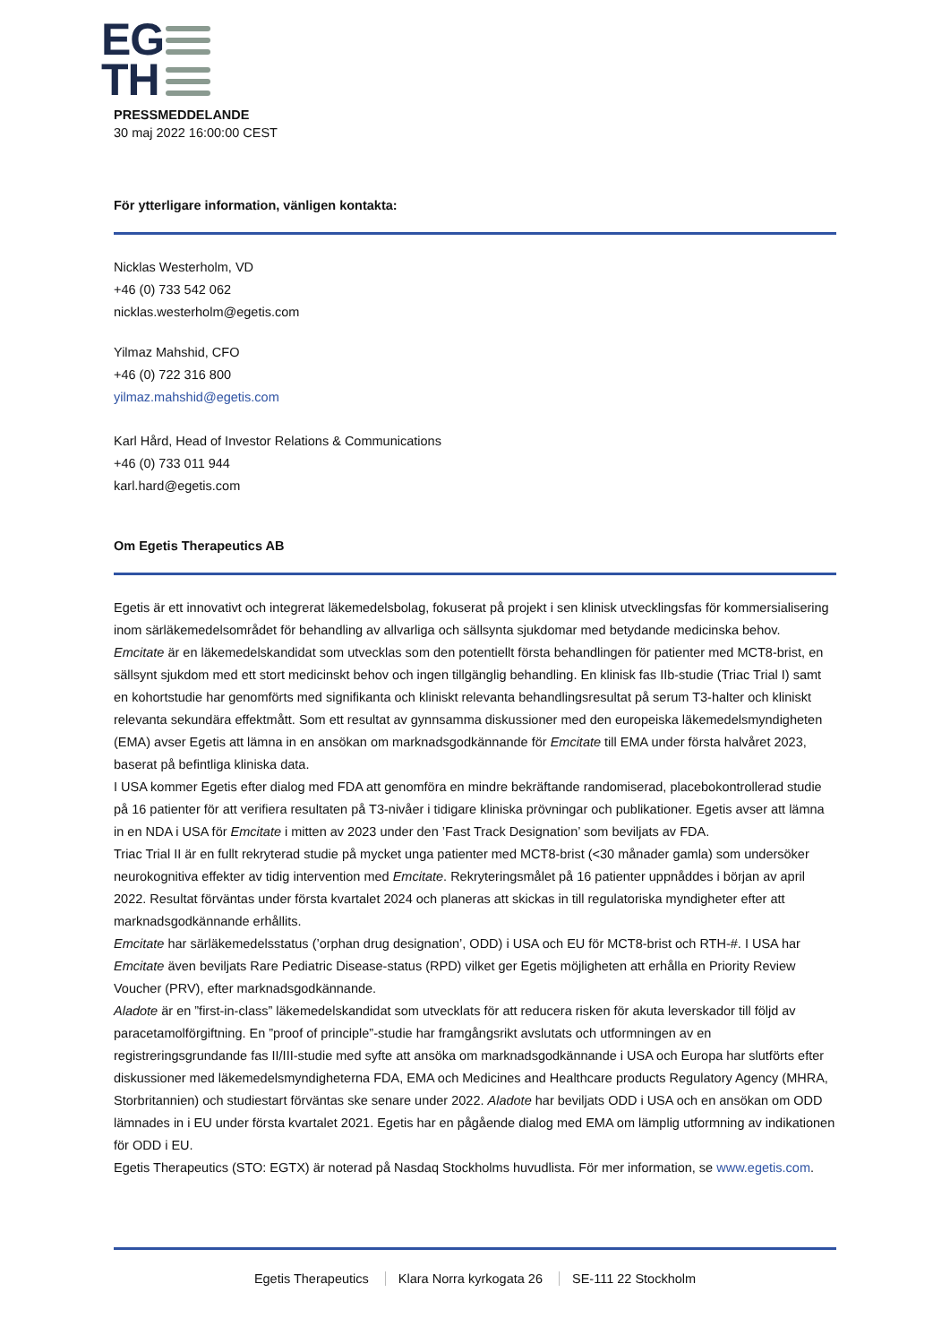EG
TH
PRESSMEDDELANDE
30 maj 2022 16:00:00 CEST
För ytterligare information, vänligen kontakta:
Nicklas Westerholm, VD
+46 (0) 733 542 062
nicklas.westerholm@egetis.com
Yilmaz Mahshid, CFO
+46 (0) 722 316 800
yilmaz.mahshid@egetis.com
Karl Hård, Head of Investor Relations & Communications
+46 (0) 733 011 944
karl.hard@egetis.com
Om Egetis Therapeutics AB
Egetis är ett innovativt och integrerat läkemedelsbolag, fokuserat på projekt i sen klinisk utvecklingsfas för kommersialisering inom särläkemedelsområdet för behandling av allvarliga och sällsynta sjukdomar med betydande medicinska behov.
Emcitate är en läkemedelskandidat som utvecklas som den potentiellt första behandlingen för patienter med MCT8-brist, en sällsynt sjukdom med ett stort medicinskt behov och ingen tillgänglig behandling. En klinisk fas IIb-studie (Triac Trial I) samt en kohortstudie har genomförts med signifikanta och kliniskt relevanta behandlingsresultat på serum T3-halter och kliniskt relevanta sekundära effektmått. Som ett resultat av gynnsamma diskussioner med den europeiska läkemedelsmyndigheten (EMA) avser Egetis att lämna in en ansökan om marknadsgodkännande för Emcitate till EMA under första halvåret 2023, baserat på befintliga kliniska data.
I USA kommer Egetis efter dialog med FDA att genomföra en mindre bekräftande randomiserad, placebokontrollerad studie på 16 patienter för att verifiera resultaten på T3-nivåer i tidigare kliniska prövningar och publikationer. Egetis avser att lämna in en NDA i USA för Emcitate i mitten av 2023 under den ’Fast Track Designation’ som beviljats av FDA.
Triac Trial II är en fullt rekryterad studie på mycket unga patienter med MCT8-brist (<30 månader gamla) som undersöker neurokognitiva effekter av tidig intervention med Emcitate. Rekryteringsmålet på 16 patienter uppnåddes i början av april 2022. Resultat förväntas under första kvartalet 2024 och planeras att skickas in till regulatoriska myndigheter efter att marknadsgodkännande erhållits.
Emcitate har särläkemedelsstatus (’orphan drug designation’, ODD) i USA och EU för MCT8-brist och RTH-#. I USA har Emcitate även beviljats Rare Pediatric Disease-status (RPD) vilket ger Egetis möjligheten att erhålla en Priority Review Voucher (PRV), efter marknadsgodkännande.
Aladote är en ”first-in-class” läkemedelskandidat som utvecklats för att reducera risken för akuta leverskador till följd av paracetamolförgiftning. En ”proof of principle”-studie har framgångsrikt avslutats och utformningen av en registreringsgrundande fas II/III-studie med syfte att ansöka om marknadsgodkännande i USA och Europa har slutförts efter diskussioner med läkemedelsmyndigheterna FDA, EMA och Medicines and Healthcare products Regulatory Agency (MHRA, Storbritannien) och studiestart förväntas ske senare under 2022. Aladote har beviljats ODD i USA och en ansökan om ODD lämnades in i EU under första kvartalet 2021. Egetis har en pågående dialog med EMA om lämplig utformning av indikationen för ODD i EU.
Egetis Therapeutics (STO: EGTX) är noterad på Nasdaq Stockholms huvudlista. För mer information, se www.egetis.com.
Egetis Therapeutics Klara Norra kyrkogata 26 SE-111 22 Stockholm